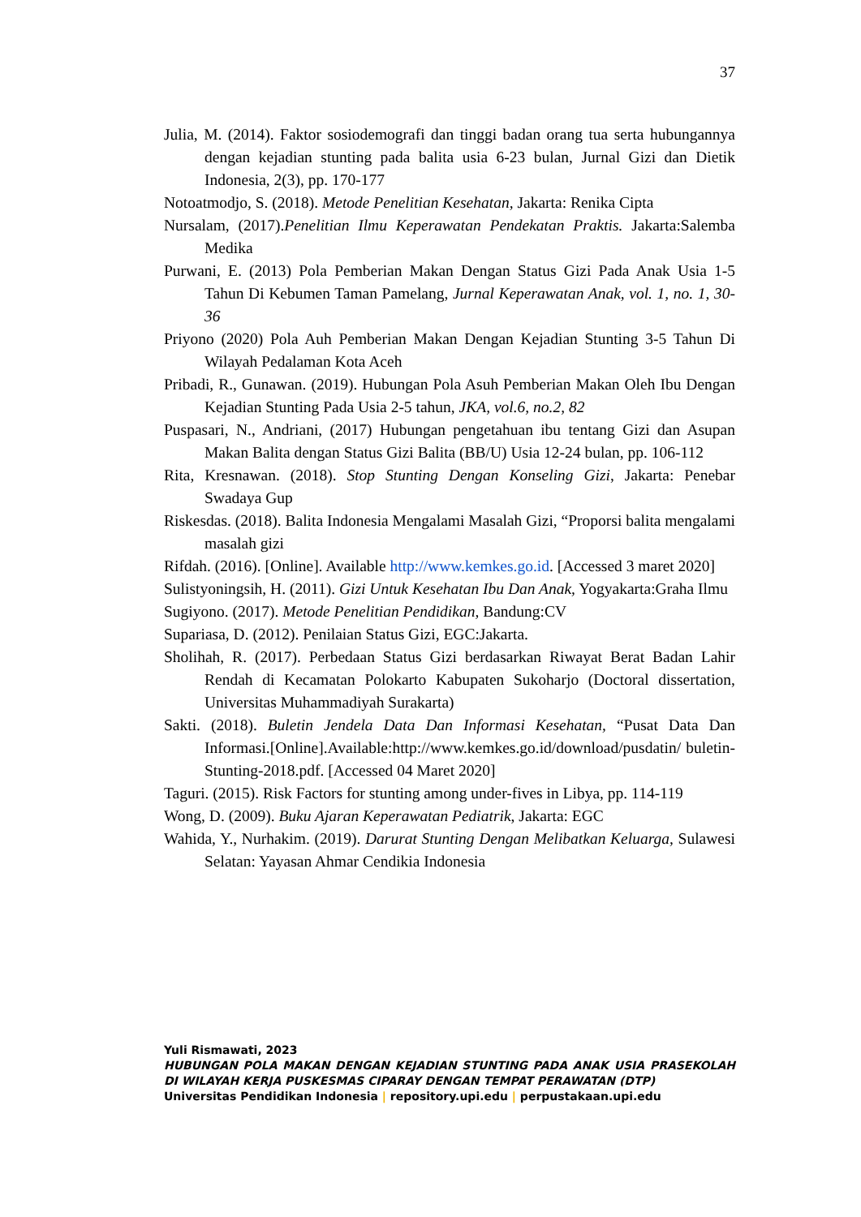37
Julia, M. (2014). Faktor sosiodemografi dan tinggi badan orang tua serta hubungannya dengan kejadian stunting pada balita usia 6-23 bulan, Jurnal Gizi dan Dietik Indonesia, 2(3), pp. 170-177
Notoatmodjo, S. (2018). Metode Penelitian Kesehatan, Jakarta: Renika Cipta
Nursalam, (2017).Penelitian Ilmu Keperawatan Pendekatan Praktis. Jakarta:Salemba Medika
Purwani, E. (2013) Pola Pemberian Makan Dengan Status Gizi Pada Anak Usia 1-5 Tahun Di Kebumen Taman Pamelang, Jurnal Keperawatan Anak, vol. 1, no. 1, 30-36
Priyono (2020) Pola Auh Pemberian Makan Dengan Kejadian Stunting 3-5 Tahun Di Wilayah Pedalaman Kota Aceh
Pribadi, R., Gunawan. (2019). Hubungan Pola Asuh Pemberian Makan Oleh Ibu Dengan Kejadian Stunting Pada Usia 2-5 tahun, JKA, vol.6, no.2, 82
Puspasari, N., Andriani, (2017) Hubungan pengetahuan ibu tentang Gizi dan Asupan Makan Balita dengan Status Gizi Balita (BB/U) Usia 12-24 bulan, pp. 106-112
Rita, Kresnawan. (2018). Stop Stunting Dengan Konseling Gizi, Jakarta: Penebar Swadaya Gup
Riskesdas. (2018). Balita Indonesia Mengalami Masalah Gizi, “Proporsi balita mengalami masalah gizi
Rifdah. (2016). [Online]. Available http://www.kemkes.go.id. [Accessed 3 maret 2020]
Sulistyoningsih, H. (2011). Gizi Untuk Kesehatan Ibu Dan Anak, Yogyakarta:Graha Ilmu
Sugiyono. (2017). Metode Penelitian Pendidikan, Bandung:CV
Supariasa, D. (2012). Penilaian Status Gizi, EGC:Jakarta.
Sholihah, R. (2017). Perbedaan Status Gizi berdasarkan Riwayat Berat Badan Lahir Rendah di Kecamatan Polokarto Kabupaten Sukoharjo (Doctoral dissertation, Universitas Muhammadiyah Surakarta)
Sakti. (2018). Buletin Jendela Data Dan Informasi Kesehatan, “Pusat Data Dan Informasi.[Online].Available:http://www.kemkes.go.id/download/pusdatin/ buletin-Stunting-2018.pdf. [Accessed 04 Maret 2020]
Taguri. (2015). Risk Factors for stunting among under-fives in Libya, pp. 114-119
Wong, D. (2009). Buku Ajaran Keperawatan Pediatrik, Jakarta: EGC
Wahida, Y., Nurhakim. (2019). Darurat Stunting Dengan Melibatkan Keluarga, Sulawesi Selatan: Yayasan Ahmar Cendikia Indonesia
Yuli Rismawati, 2023
HUBUNGAN POLA MAKAN DENGAN KEJADIAN STUNTING PADA ANAK USIA PRASEKOLAH DI WILAYAH KERJA PUSKESMAS CIPARAY DENGAN TEMPAT PERAWATAN (DTP)
Universitas Pendidikan Indonesia | repository.upi.edu | perpustakaan.upi.edu